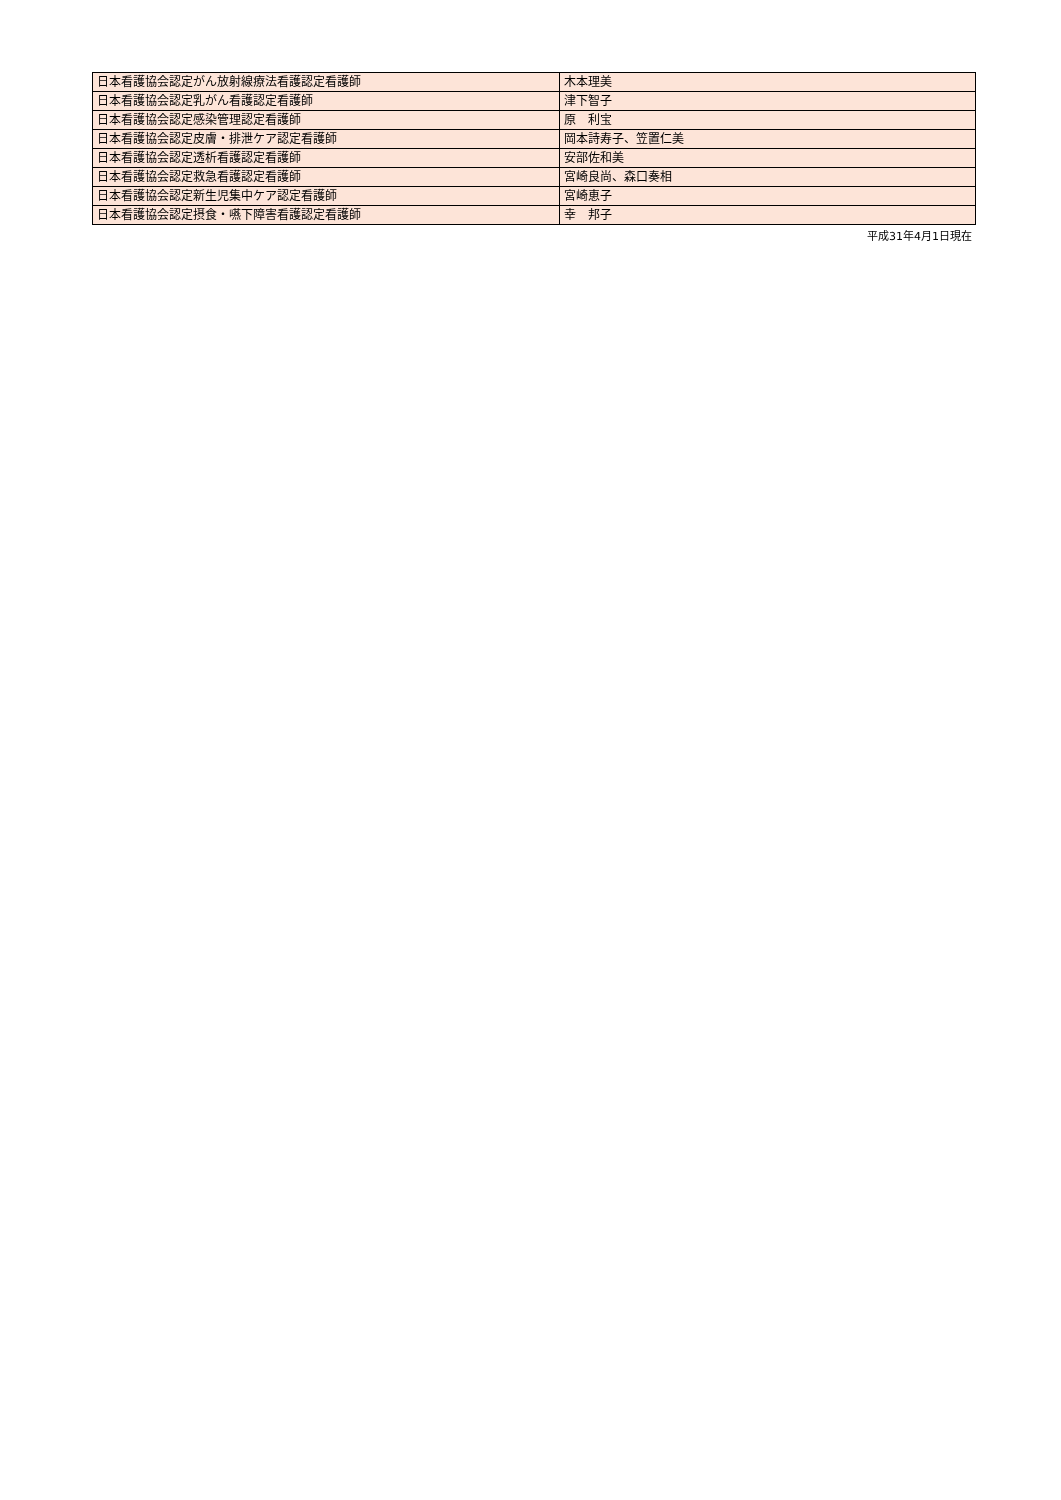| 日本看護協会認定がん放射線療法看護認定看護師 | 木本理美 |
| 日本看護協会認定乳がん看護認定看護師 | 津下智子 |
| 日本看護協会認定感染管理認定看護師 | 原 利宝 |
| 日本看護協会認定皮膚・排泄ケア認定看護師 | 岡本詩寿子、笠置仁美 |
| 日本看護協会認定透析看護認定看護師 | 安部佐和美 |
| 日本看護協会認定救急看護認定看護師 | 宮崎良尚、森口奏相 |
| 日本看護協会認定新生児集中ケア認定看護師 | 宮崎恵子 |
| 日本看護協会認定摂食・嚥下障害看護認定看護師 | 幸 邦子 |
平成31年4月1日現在